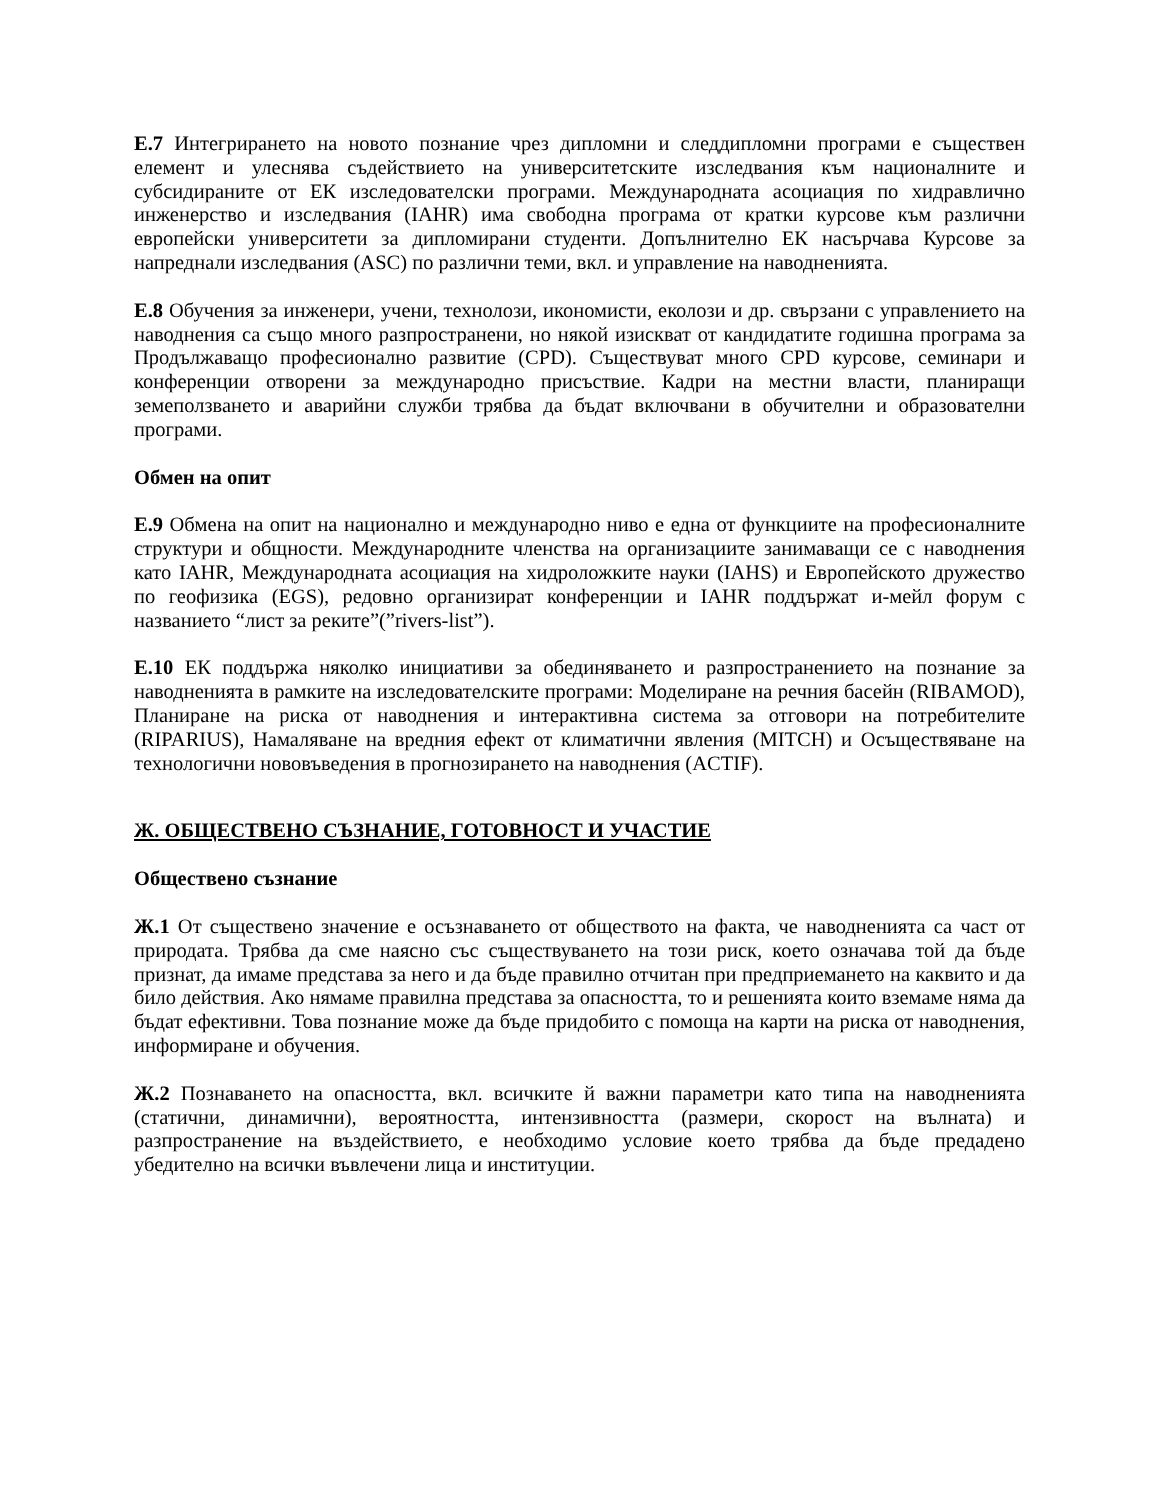Е.7 Интегрирането на новото познание чрез дипломни и следдипломни програми е съществен елемент и улеснява съдействието на университетските изследвания към националните и субсидираните от ЕК изследователски програми. Международната асоциация по хидравлично инженерство и изследвания (IAHR) има свободна програма от кратки курсове към различни европейски университети за дипломирани студенти. Допълнително ЕК насърчава Курсове за напреднали изследвания (ASC) по различни теми, вкл. и управление на наводненията.
Е.8 Обучения за инженери, учени, технолози, икономисти, еколози и др. свързани с управлението на наводнения са също много разпространени, но някой изискват от кандидатите годишна програма за Продължаващо професионално развитие (CPD). Съществуват много CPD курсове, семинари и конференции отворени за международно присъствие. Кадри на местни власти, планиращи земеползването и аварийни служби трябва да бъдат включвани в обучителни и образователни програми.
Обмен на опит
Е.9 Обмена на опит на национално и международно ниво е една от функциите на професионалните структури и общности. Международните членства на организациите занимаващи се с наводнения като IAHR, Международната асоциация на хидроложките науки (IAHS) и Европейското дружество по геофизика (EGS), редовно организират конференции и IAHR поддържат и-мейл форум с названието “лист за реките”(”rivers-list”).
Е.10 ЕК поддържа няколко инициативи за обединяването и разпространението на познание за наводненията в рамките на изследователските програми: Моделиране на речния басейн (RIBAMOD), Планиране на риска от наводнения и интерактивна система за отговори на потребителите (RIPARIUS), Намаляване на вредния ефект от климатични явления (MITCH) и Осъществяване на технологични нововъведения в прогнозирането на наводнения (ACTIF).
Ж. ОБЩЕСТВЕНО СЪЗНАНИЕ, ГОТОВНОСТ И УЧАСТИЕ
Обществено съзнание
Ж.1 От съществено значение е осъзнаването от обществото на факта, че наводненията са част от природата. Трябва да сме наясно със съществуването на този риск, което означава той да бъде признат, да имаме представа за него и да бъде правилно отчитан при предприемането на каквито и да било действия. Ако нямаме правилна представа за опасността, то и решенията които вземаме няма да бъдат ефективни. Това познание може да бъде придобито с помоща на карти на риска от наводнения, информиране и обучения.
Ж.2 Познаването на опасността, вкл. всичките й важни параметри като типа на наводненията (статични, динамични), вероятността, интензивността (размери, скорост на вълната) и разпространение на въздействието, е необходимо условие което трябва да бъде предадено убедително на всички въвлечени лица и институции.